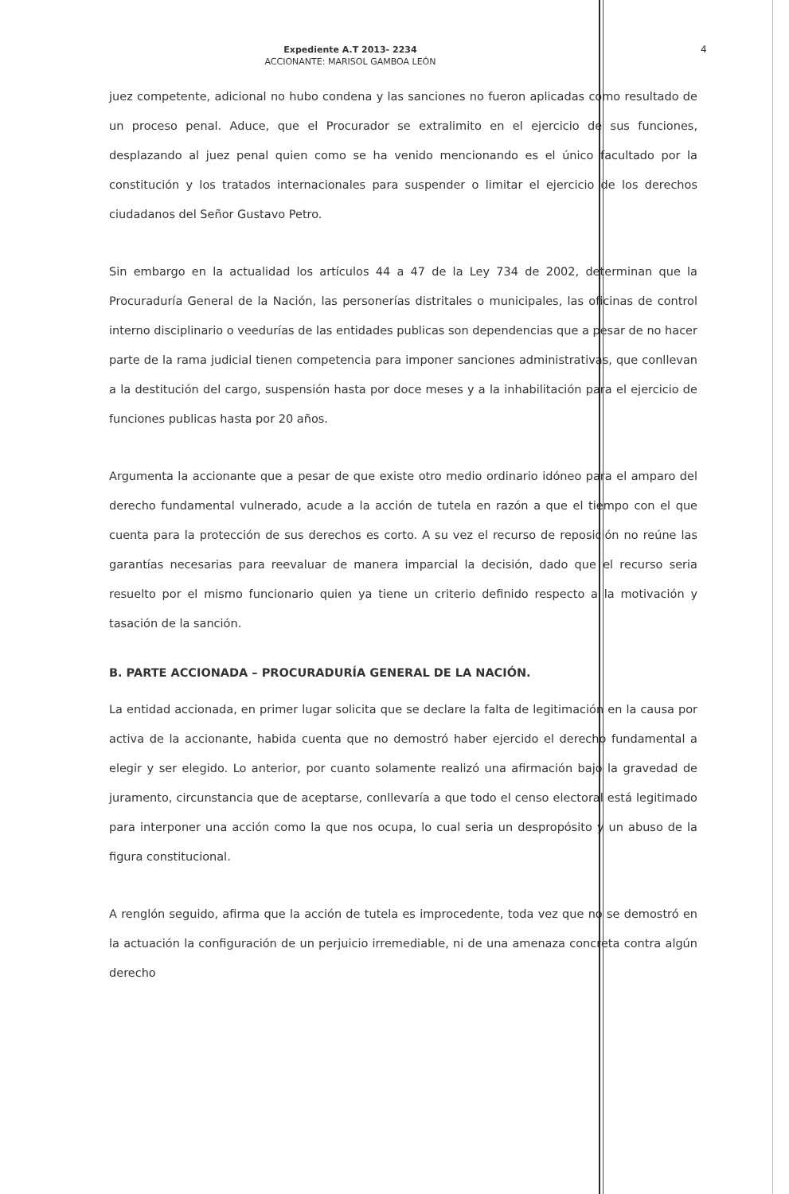Expediente A.T 2013- 2234
ACCIONANTE: MARISOL GAMBOA LEÓN
4
juez competente, adicional no hubo condena y las sanciones no fueron aplicadas como resultado de un proceso penal. Aduce, que el Procurador se extralimito en el ejercicio de sus funciones, desplazando al juez penal quien como se ha venido mencionando es el único facultado por la constitución y los tratados internacionales para suspender o limitar el ejercicio de los derechos ciudadanos del Señor Gustavo Petro.
Sin embargo en la actualidad los artículos 44 a 47 de la Ley 734 de 2002, determinan que la Procuraduría General de la Nación, las personerías distritales o municipales, las oficinas de control interno disciplinario o veedurías de las entidades publicas son dependencias que a pesar de no hacer parte de la rama judicial tienen competencia para imponer sanciones administrativas, que conllevan a la destitución del cargo, suspensión hasta por doce meses y a la inhabilitación para el ejercicio de funciones publicas hasta por 20 años.
Argumenta la accionante que a pesar de que existe otro medio ordinario idóneo para el amparo del derecho fundamental vulnerado, acude a la acción de tutela en razón a que el tiempo con el que cuenta para la protección de sus derechos es corto. A su vez el recurso de reposición no reúne las garantías necesarias para reevaluar de manera imparcial la decisión, dado que el recurso seria resuelto por el mismo funcionario quien ya tiene un criterio definido respecto a la motivación y tasación de la sanción.
B. PARTE ACCIONADA – PROCURADURÍA GENERAL DE LA NACIÓN.
La entidad accionada, en primer lugar solicita que se declare la falta de legitimación en la causa por activa de la accionante, habida cuenta que no demostró haber ejercido el derecho fundamental a elegir y ser elegido. Lo anterior, por cuanto solamente realizó una afirmación bajo la gravedad de juramento, circunstancia que de aceptarse, conllevaría a que todo el censo electoral está legitimado para interponer una acción como la que nos ocupa, lo cual seria un despropósito y un abuso de la figura constitucional.
A renglón seguido, afirma que la acción de tutela es improcedente, toda vez que no se demostró en la actuación la configuración de un perjuicio irremediable, ni de una amenaza concreta contra algún derecho